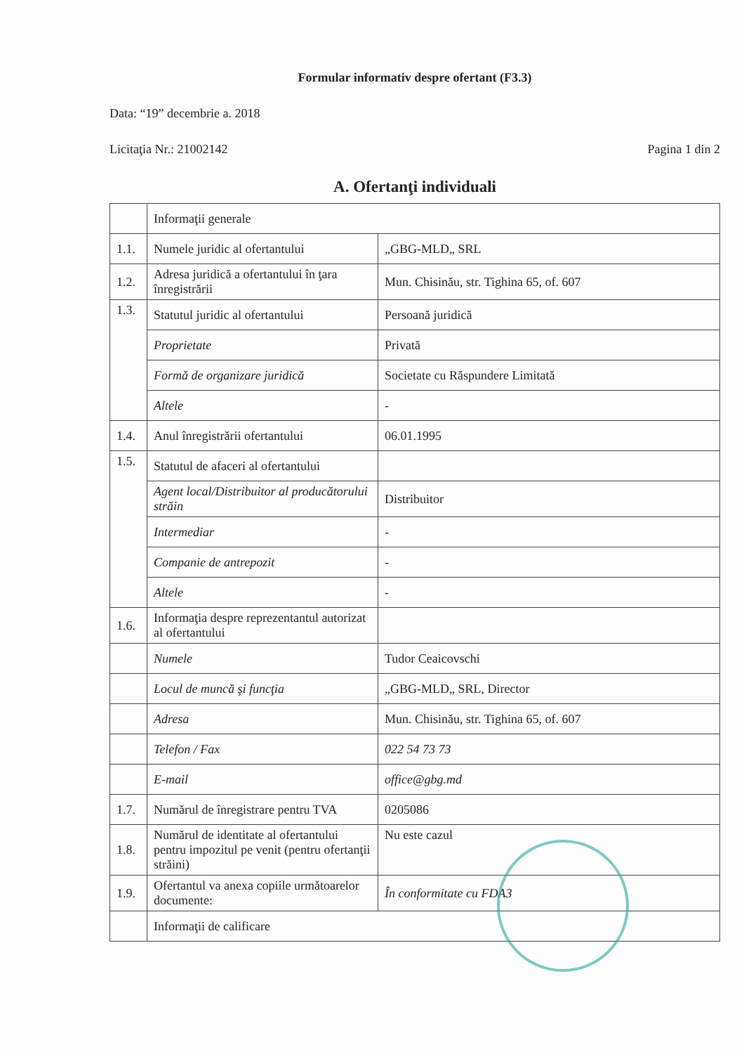Formular informativ despre ofertant (F3.3)
Data: “19” decembrie a. 2018
Licitaţia Nr.: 21002142 Pagina 1 din 2
A. Ofertanţi individuali
| | Informaţii generale | |
| 1.1. | Numele juridic al ofertantului | „GBG-MLD„ SRL |
| 1.2. | Adresa juridică a ofertantului în ţara înregistrării | Mun. Chisinău, str. Tighina 65, of. 607 |
| 1.3. | Statutul juridic al ofertantului | Persoană juridică |
| | Proprietate | Privată |
| | Formă de organizare juridică | Societate cu Răspundere Limitată |
| | Altele | - |
| 1.4. | Anul înregistrării ofertantului | 06.01.1995 |
| 1.5. | Statutul de afaceri al ofertantului | |
| | Agent local/Distribuitor al producătorului străin | Distribuitor |
| | Intermediar | - |
| | Companie de antrepozit | - |
| | Altele | - |
| 1.6. | Informaţia despre reprezentantul autorizat al ofertantului | |
| | Numele | Tudor Ceaicovschi |
| | Locul de muncă şi funcţia | „GBG-MLD„ SRL, Director |
| | Adresa | Mun. Chisinău, str. Tighina 65, of. 607 |
| | Telefon / Fax | 022 54 73 73 |
| | E-mail | office@gbg.md |
| 1.7. | Numărul de înregistrare pentru TVA | 0205086 |
| 1.8. | Numărul de identitate al ofertantului pentru impozitul pe venit (pentru ofertanţii străini) | Nu este cazul |
| 1.9. | Ofertantul va anexa copiile următoarelor documente: | În conformitate cu FDA3 |
| | Informaţii de calificare | |